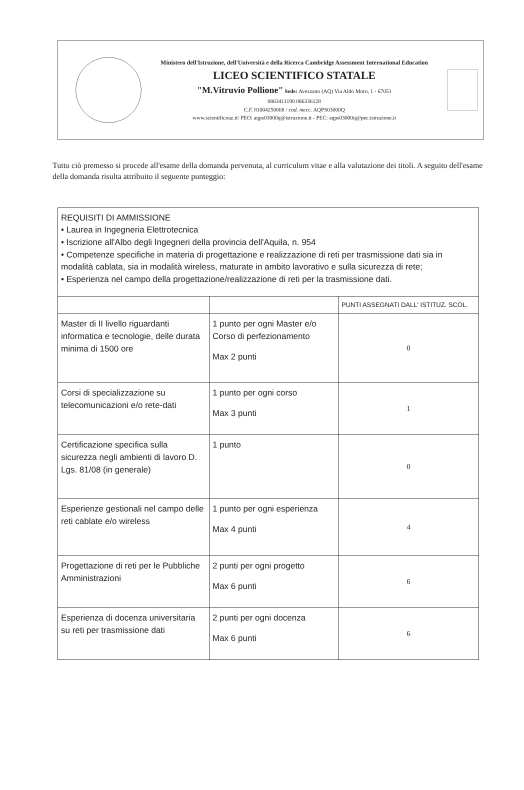Ministero dell'Istruzione, dell'Università e della Ricerca Cambridge Assessment International Education
LICEO SCIENTIFICO STATALE
"M.Vitruvio Pollione" Sede: Avezzano (AQ) Via Aldo Moro, 1 - 67051
0863411190 086336128
C.F. 81004250668 / cod. mecc. AQPS03000Q
www.scientificoaz.it/ PEO: aqps03000q@istruzione.it - PEC: aqps03000q@pec.istruzione.it
Tutto ciò premesso si procede all'esame della domanda pervenuta, al curriculum vitae e alla valutazione dei titoli. A seguito dell'esame della domanda risulta attribuito il seguente punteggio:
| REQUISITI DI AMMISSIONE • Laurea in Ingegneria Elettrotecnica • Iscrizione all'Albo degli Ingegneri della provincia dell'Aquila, n. 954 • Competenze specifiche in materia di progettazione e realizzazione di reti per trasmissione dati sia in modalità cablata, sia in modalità wireless, maturate in ambito lavorativo e sulla sicurezza di rete; • Esperienza nel campo della progettazione/realizzazione di reti per la trasmissione dati. | | |
| | | PUNTI ASSEGNATI DALL' ISTITUZ. SCOL. |
| Master di II livello riguardanti informatica e tecnologie, delle durata minima di 1500 ore | 1 punto per ogni Master e/o Corso di perfezionamento Max 2 punti | 0 |
| Corsi di specializzazione su telecomunicazioni e/o rete-dati | 1 punto per ogni corso Max 3 punti | 1 |
| Certificazione specifica sulla sicurezza negli ambienti di lavoro D. Lgs. 81/08 (in generale) | 1 punto | 0 |
| Esperienze gestionali nel campo delle reti cablate e/o wireless | 1 punto per ogni esperienza Max 4 punti | 4 |
| Progettazione di reti per le Pubbliche Amministrazioni | 2 punti per ogni progetto Max 6 punti | 6 |
| Esperienza di docenza universitaria su reti per trasmissione dati | 2 punti per ogni docenza Max 6 punti | 6 |